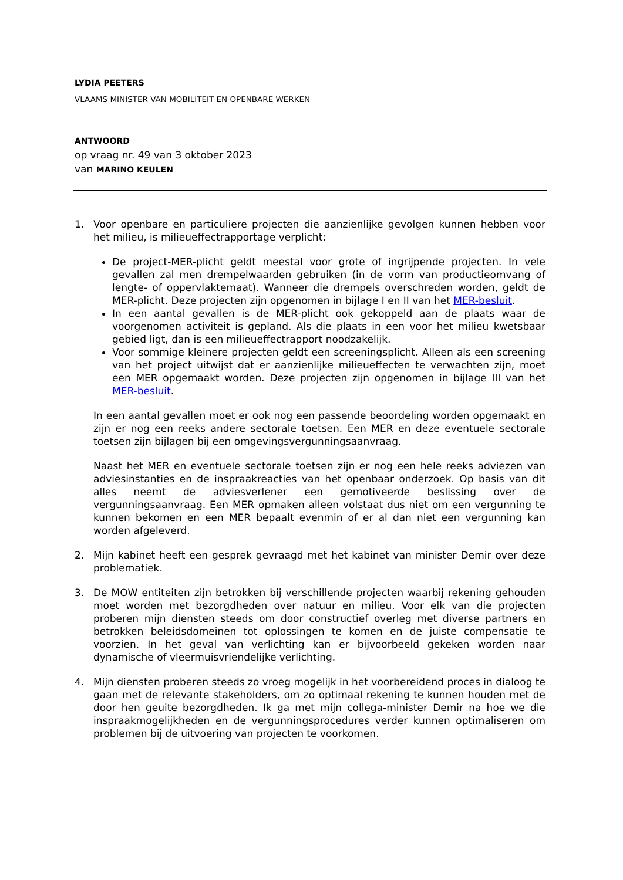LYDIA PEETERS
VLAAMS MINISTER VAN MOBILITEIT EN OPENBARE WERKEN
ANTWOORD
op vraag nr. 49 van 3 oktober 2023
van MARINO KEULEN
1. Voor openbare en particuliere projecten die aanzienlijke gevolgen kunnen hebben voor het milieu, is milieueffectrapportage verplicht:
De project-MER-plicht geldt meestal voor grote of ingrijpende projecten. In vele gevallen zal men drempelwaarden gebruiken (in de vorm van productieomvang of lengte- of oppervlaktemaat). Wanneer die drempels overschreden worden, geldt de MER-plicht. Deze projecten zijn opgenomen in bijlage I en II van het MER-besluit.
In een aantal gevallen is de MER-plicht ook gekoppeld aan de plaats waar de voorgenomen activiteit is gepland. Als die plaats in een voor het milieu kwetsbaar gebied ligt, dan is een milieueffectrapport noodzakelijk.
Voor sommige kleinere projecten geldt een screeningsplicht. Alleen als een screening van het project uitwijst dat er aanzienlijke milieueffecten te verwachten zijn, moet een MER opgemaakt worden. Deze projecten zijn opgenomen in bijlage III van het MER-besluit.
In een aantal gevallen moet er ook nog een passende beoordeling worden opgemaakt en zijn er nog een reeks andere sectorale toetsen. Een MER en deze eventuele sectorale toetsen zijn bijlagen bij een omgevingsvergunningsaanvraag.
Naast het MER en eventuele sectorale toetsen zijn er nog een hele reeks adviezen van adviesinstanties en de inspraakreacties van het openbaar onderzoek. Op basis van dit alles neemt de adviesverlener een gemotiveerde beslissing over de vergunningsaanvraag. Een MER opmaken alleen volstaat dus niet om een vergunning te kunnen bekomen en een MER bepaalt evenmin of er al dan niet een vergunning kan worden afgeleverd.
2. Mijn kabinet heeft een gesprek gevraagd met het kabinet van minister Demir over deze problematiek.
3. De MOW entiteiten zijn betrokken bij verschillende projecten waarbij rekening gehouden moet worden met bezorgdheden over natuur en milieu. Voor elk van die projecten proberen mijn diensten steeds om door constructief overleg met diverse partners en betrokken beleidsdomeinen tot oplossingen te komen en de juiste compensatie te voorzien. In het geval van verlichting kan er bijvoorbeeld gekeken worden naar dynamische of vleermuisvriendelijke verlichting.
4. Mijn diensten proberen steeds zo vroeg mogelijk in het voorbereidend proces in dialoog te gaan met de relevante stakeholders, om zo optimaal rekening te kunnen houden met de door hen geuite bezorgdheden. Ik ga met mijn collega-minister Demir na hoe we die inspraakmogelijkheden en de vergunningsprocedures verder kunnen optimaliseren om problemen bij de uitvoering van projecten te voorkomen.